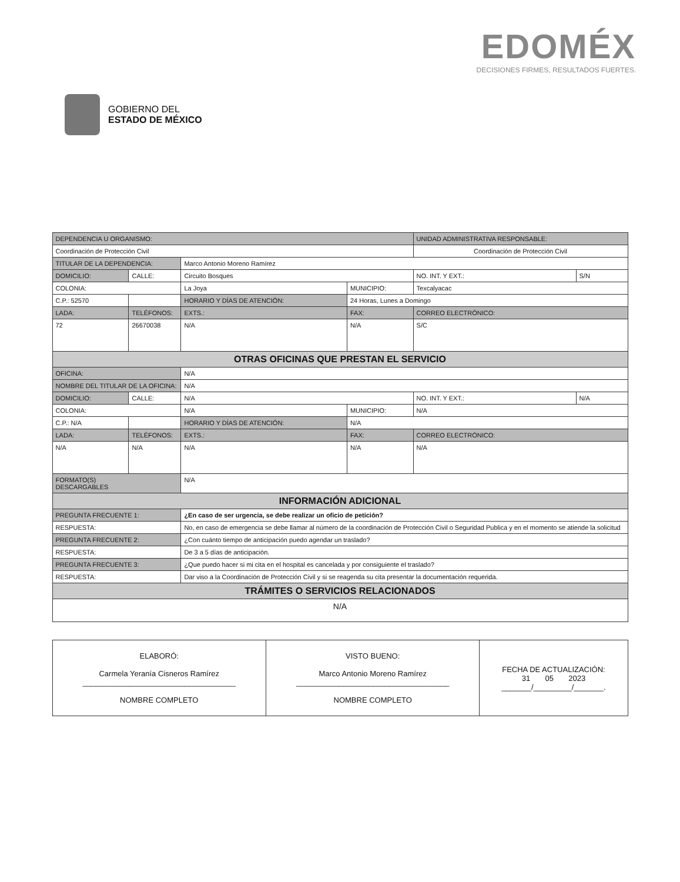GOBIERNO DEL
ESTADO DE MÉXICO
EDOMÉX
DECISIONES FIRMES, RESULTADOS FUERTES.
| DEPENDENCIA U ORGANISMO: | | | | | | UNIDAD ADMINISTRATIVA RESPONSABLE: | | |
| --- | --- | --- | --- | --- | --- | --- | --- | --- |
| Coordinación de Protección Civil | | | | | | Coordinación de Protección Civil | | |
| TITULAR DE LA DEPENDENCIA: | | | Marco Antonio Moreno Ramírez | | | | | |
| DOMICILIO: | CALLE: | Circuito Bosques | | | | | NO. INT. Y EXT.: | S/N |
| COLONIA: | | La Joya | | | MUNICIPIO: | Texcalyacac | | |
| C.P.: 52570 | | | HORARIO Y DÍAS DE ATENCIÓN: | | 24 Horas, Lunes a Domingo | | | |
| LADA: | TELÉFONOS: | | | EXTS.: | FAX: | | CORREO ELECTRÓNICO: | |
| 72 | 26670038 | | | N/A | N/A | | S/C | |
| OTRAS OFICINAS QUE PRESTAN EL SERVICIO | | | | | | | | |
| OFICINA: | | N/A | | | | | | |
| NOMBRE DEL TITULAR DE LA OFICINA: | | | N/A | | | | | |
| DOMICILIO: | CALLE: | N/A | | | | | NO. INT. Y EXT.: | N/A |
| COLONIA: | | N/A | | | MUNICIPIO: | N/A | | |
| C.P.: N/A | | | HORARIO Y DÍAS DE ATENCIÓN: | | N/A | | | |
| LADA: | TELÉFONOS: | | | EXTS.: | FAX: | | CORREO ELECTRÓNICO: | |
| N/A | N/A | | | N/A | N/A | | N/A | |
| FORMATO(S) DESCARGABLES | | N/A | | | | | | |
| INFORMACIÓN ADICIONAL | | | | | | | | |
| PREGUNTA FRECUENTE 1: | | ¿En caso de ser urgencia, se debe realizar un oficio de petición? | | | | | | |
| RESPUESTA: | | No, en caso de emergencia se debe llamar al número de la coordinación de Protección Civil o Seguridad Publica y en el momento se atiende la solicitud | | | | | | |
| PREGUNTA FRECUENTE 2: | | ¿Con cuánto tiempo de anticipación puedo agendar un traslado? | | | | | | |
| RESPUESTA: | | De 3 a 5 días de anticipación. | | | | | | |
| PREGUNTA FRECUENTE 3: | | ¿Que puedo hacer si mi cita en el hospital es cancelada y por consiguiente el traslado? | | | | | | |
| RESPUESTA: | | Dar viso a la Coordinación de Protección Civil y si se reagenda su cita presentar la documentación requerida. | | | | | | |
| TRÁMITES O SERVICIOS RELACIONADOS | | | | | | | | |
| N/A | | | | | | | | |
| ELABORÓ: Carmela Yeranía Cisneros Ramírez ____________________________________ NOMBRE COMPLETO | VISTO BUENO: Marco Antonio Moreno Ramírez ____________________________________ NOMBRE COMPLETO | FECHA DE ACTUALIZACIÓN: 31 05 2023 _______/_________/_______. |